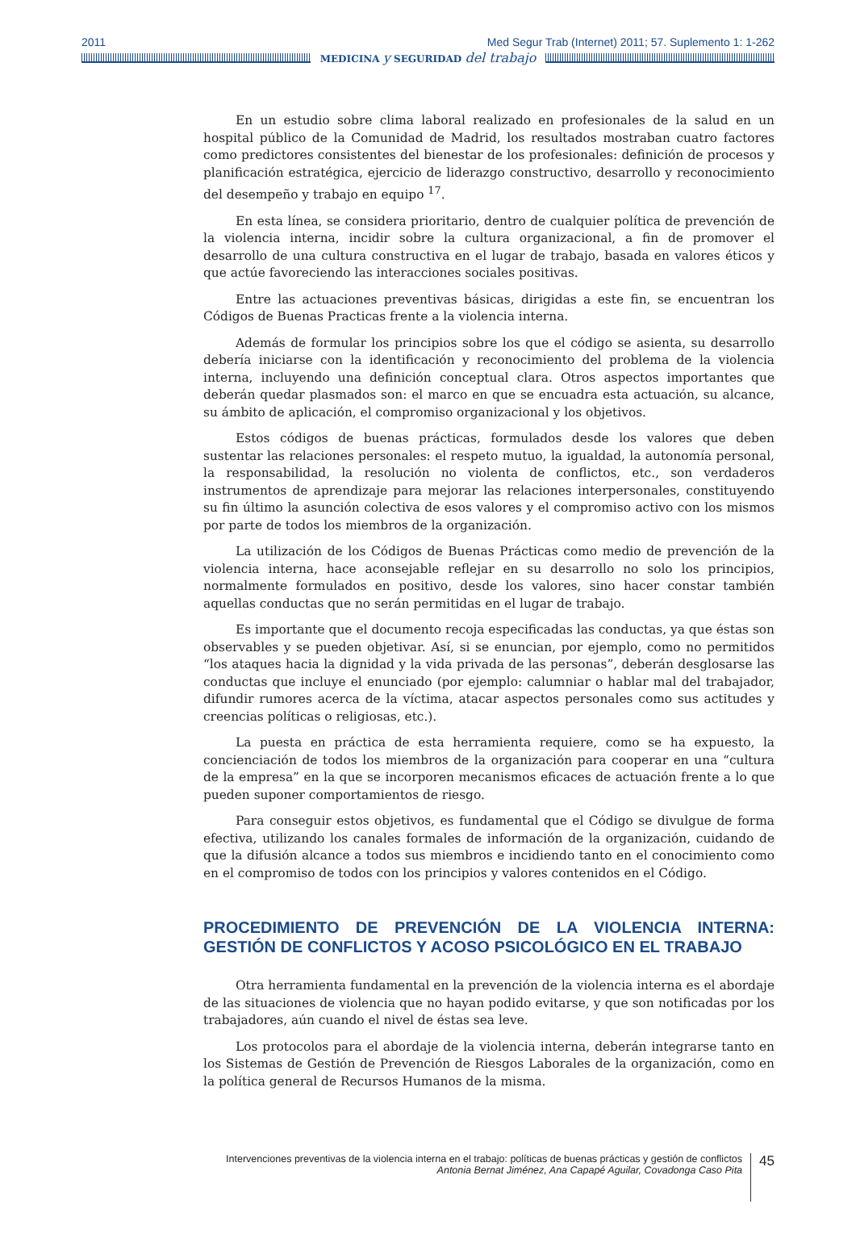2011 Med Segur Trab (Internet) 2011; 57. Suplemento 1: 1-262
MEDICINA y SEGURIDAD del trabajo
En un estudio sobre clima laboral realizado en profesionales de la salud en un hospital público de la Comunidad de Madrid, los resultados mostraban cuatro factores como predictores consistentes del bienestar de los profesionales: definición de procesos y planificación estratégica, ejercicio de liderazgo constructivo, desarrollo y reconocimiento del desempeño y trabajo en equipo <sup>17</sup>.
En esta línea, se considera prioritario, dentro de cualquier política de prevención de la violencia interna, incidir sobre la cultura organizacional, a fin de promover el desarrollo de una cultura constructiva en el lugar de trabajo, basada en valores éticos y que actúe favoreciendo las interacciones sociales positivas.
Entre las actuaciones preventivas básicas, dirigidas a este fin, se encuentran los Códigos de Buenas Practicas frente a la violencia interna.
Además de formular los principios sobre los que el código se asienta, su desarrollo debería iniciarse con la identificación y reconocimiento del problema de la violencia interna, incluyendo una definición conceptual clara. Otros aspectos importantes que deberán quedar plasmados son: el marco en que se encuadra esta actuación, su alcance, su ámbito de aplicación, el compromiso organizacional y los objetivos.
Estos códigos de buenas prácticas, formulados desde los valores que deben sustentar las relaciones personales: el respeto mutuo, la igualdad, la autonomía personal, la responsabilidad, la resolución no violenta de conflictos, etc., son verdaderos instrumentos de aprendizaje para mejorar las relaciones interpersonales, constituyendo su fin último la asunción colectiva de esos valores y el compromiso activo con los mismos por parte de todos los miembros de la organización.
La utilización de los Códigos de Buenas Prácticas como medio de prevención de la violencia interna, hace aconsejable reflejar en su desarrollo no solo los principios, normalmente formulados en positivo, desde los valores, sino hacer constar también aquellas conductas que no serán permitidas en el lugar de trabajo.
Es importante que el documento recoja especificadas las conductas, ya que éstas son observables y se pueden objetivar. Así, si se enuncian, por ejemplo, como no permitidos “los ataques hacia la dignidad y la vida privada de las personas”, deberán desglosarse las conductas que incluye el enunciado (por ejemplo: calumniar o hablar mal del trabajador, difundir rumores acerca de la víctima, atacar aspectos personales como sus actitudes y creencias políticas o religiosas, etc.).
La puesta en práctica de esta herramienta requiere, como se ha expuesto, la concienciación de todos los miembros de la organización para cooperar en una “cultura de la empresa” en la que se incorporen mecanismos eficaces de actuación frente a lo que pueden suponer comportamientos de riesgo.
Para conseguir estos objetivos, es fundamental que el Código se divulgue de forma efectiva, utilizando los canales formales de información de la organización, cuidando de que la difusión alcance a todos sus miembros e incidiendo tanto en el conocimiento como en el compromiso de todos con los principios y valores contenidos en el Código.
PROCEDIMIENTO DE PREVENCIÓN DE LA VIOLENCIA INTERNA: GESTIÓN DE CONFLICTOS Y ACOSO PSICOLÓGICO EN EL TRABAJO
Otra herramienta fundamental en la prevención de la violencia interna es el abordaje de las situaciones de violencia que no hayan podido evitarse, y que son notificadas por los trabajadores, aún cuando el nivel de éstas sea leve.
Los protocolos para el abordaje de la violencia interna, deberán integrarse tanto en los Sistemas de Gestión de Prevención de Riesgos Laborales de la organización, como en la política general de Recursos Humanos de la misma.
Intervenciones preventivas de la violencia interna en el trabajo: políticas de buenas prácticas y gestión de conflictos
Antonia Bernat Jiménez, Ana Capapé Aguilar, Covadonga Caso Pita
45